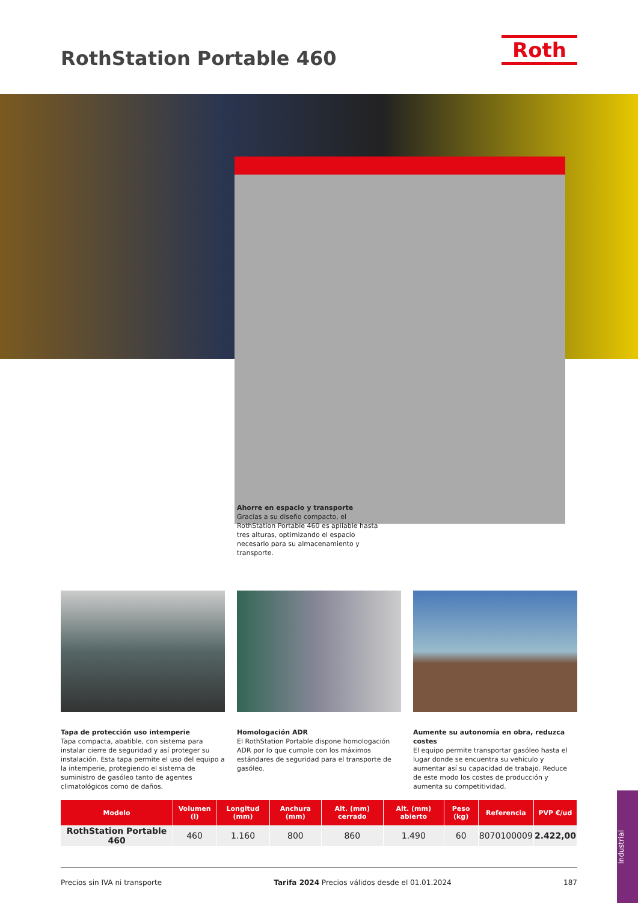RothStation Portable 460 Roth
Ahorre en espacio y transporte
Gracias a su diseño compacto, el RothStation Portable 460 es apilable hasta tres alturas, optimizando el espacio necesario para su almacenamiento y transporte.
Tapa de protección uso intemperie
Tapa compacta, abatible, con sistema para instalar cierre de seguridad y así proteger su instalación. Esta tapa permite el uso del equipo a la intemperie, protegiendo el sistema de suministro de gasóleo tanto de agentes climatológicos como de daños.
Homologación ADR
El RothStation Portable dispone homologación ADR por lo que cumple con los máximos estándares de seguridad para el transporte de gasóleo.
Aumente su autonomía en obra, reduzca costes
El equipo permite transportar gasóleo hasta el lugar donde se encuentra su vehículo y aumentar así su capacidad de trabajo. Reduce de este modo los costes de producción y aumenta su competitividad.
| Modelo | Volumen (l) | Longitud (mm) | Anchura (mm) | Alt. (mm) cerrado | Alt. (mm) abierto | Peso (kg) | Referencia | PVP €/ud |
| --- | --- | --- | --- | --- | --- | --- | --- | --- |
| RothStation Portable 460 | 460 | 1.160 | 800 | 860 | 1.490 | 60 | 8070100009 | 2.422,00 |
Precios sin IVA ni transporte Tarifa 2024 Precios válidos desde el 01.01.2024 187
Industrial